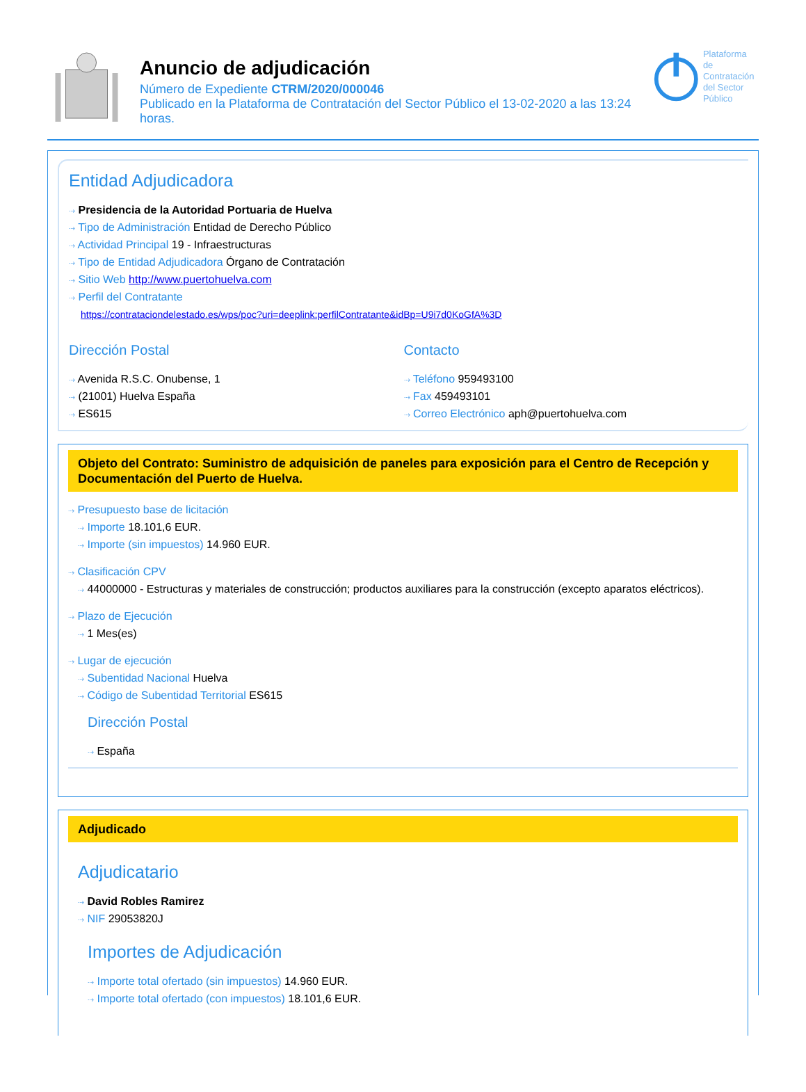Anuncio de adjudicación
Número de Expediente CTRM/2020/000046
Publicado en la Plataforma de Contratación del Sector Público el 13-02-2020 a las 13:24 horas.
Plataforma de
Contratación
del Sector
Público
Entidad Adjudicadora
⇢ Presidencia de la Autoridad Portuaria de Huelva
⇢ Tipo de Administración Entidad de Derecho Público
⇢ Actividad Principal 19 - Infraestructuras
⇢ Tipo de Entidad Adjudicadora Órgano de Contratación
⇢ Sitio Web http://www.puertohuelva.com
⇢ Perfil del Contratante
https://contrataciondelestado.es/wps/poc?uri=deeplink:perfilContratante&idBp=U9i7d0KoGfA%3D
Dirección Postal
⇢ Avenida R.S.C. Onubense, 1
⇢ (21001) Huelva España
⇢ ES615
Contacto
⇢ Teléfono 959493100
⇢ Fax 459493101
⇢ Correo Electrónico aph@puertohuelva.com
Objeto del Contrato: Suministro de adquisición de paneles para exposición para el Centro de Recepción y Documentación del Puerto de Huelva.
⇢ Presupuesto base de licitación
⇢ Importe 18.101,6 EUR.
⇢ Importe (sin impuestos) 14.960 EUR.
⇢ Clasificación CPV
⇢ 44000000 - Estructuras y materiales de construcción; productos auxiliares para la construcción (excepto aparatos eléctricos).
⇢ Plazo de Ejecución
⇢ 1 Mes(es)
⇢ Lugar de ejecución
⇢ Subentidad Nacional Huelva
⇢ Código de Subentidad Territorial ES615
Dirección Postal
⇢ España
Adjudicado
Adjudicatario
⇢ David Robles Ramirez
⇢ NIF 29053820J
Importes de Adjudicación
⇢ Importe total ofertado (sin impuestos) 14.960 EUR.
⇢ Importe total ofertado (con impuestos) 18.101,6 EUR.